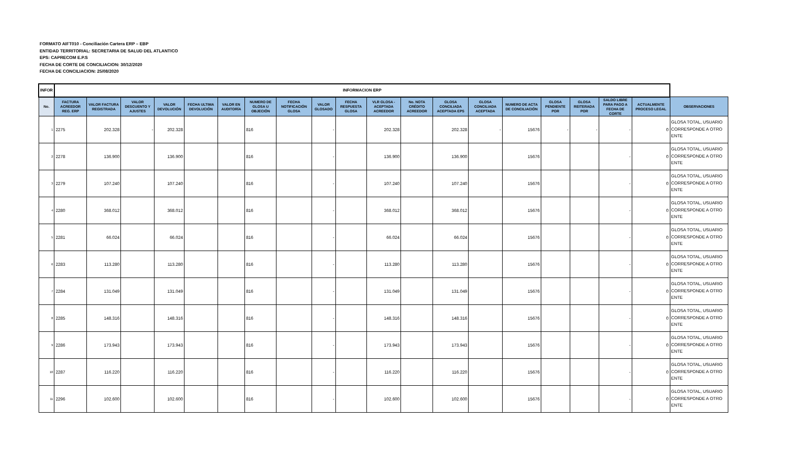FORMATO AIFT010 - Conciliación Cartera ERP – EBP
ENTIDAD TERRITORIAL: SECRETARIA DE SALUD DEL ATLANTICO
EPS: CAPRECOM E.P.S
FECHA DE CORTE DE CONCILIACION: 30/12/2020
FECHA DE CONCILIACION: 25/08/2020
| INFOR | INFORMACION ERP | | | | | | | | | | | | | | | | | | | |
| --- | --- | --- | --- | --- | --- | --- | --- | --- | --- | --- | --- | --- | --- | --- | --- | --- | --- | --- | --- | --- |
| No. | FACTURA ACREEDOR REG. ERP | VALOR FACTURA REGISTRADA | VALOR DESCUENTO Y AJUSTES | VALOR DEVOLUCIÓN | FECHA ULTIMA DEVOLUCIÓN | VALOR EN AUDITORÍA | NUMERO DE GLOSA U OBJECIÓN | FECHA NOTIFICACIÓN GLOSA | VALOR GLOSADO | FECHA RESPUESTA GLOSA | VLR GLOSA - ACEPTADA ACREEDOR | No. NOTA CRÉDITO ACREEDOR | GLOSA CONCILIADA ACEPTADA EPS | GLOSA CONCILIADA ACEPTADA | NUMERO DE ACTA DE CONCILIACIÓN | GLOSA PENDIENTE POR | GLOSA REITERADA POR | SALDO LIBRE PARA PAGO A FECHA DE CORTE | ACTUALMENTE PROCESO LEGAL | OBSERVACIONES |
| 1 | 2275 | 202.328 | - | 202.328 | | | 816 | | - | | 202.328 | | 202.328 | - | 15676 | - | - | - | 0 | GLOSA TOTAL, USUARIO CORRESPONDE A OTRO ENTE |
| 2 | 2278 | 136.900 | | 136.900 | | | 816 | | - | | 136.900 | | 136.900 | | 15676 | | | - | 0 | GLOSA TOTAL, USUARIO CORRESPONDE A OTRO ENTE |
| 3 | 2279 | 107.240 | | 107.240 | | | 816 | | - | | 107.240 | | 107.240 | | 15676 | | | - | 0 | GLOSA TOTAL, USUARIO CORRESPONDE A OTRO ENTE |
| 4 | 2280 | 368.012 | | 368.012 | | | 816 | | - | | 368.012 | | 368.012 | | 15676 | | | - | 0 | GLOSA TOTAL, USUARIO CORRESPONDE A OTRO ENTE |
| 5 | 2281 | 66.024 | | 66.024 | | | 816 | | - | | 66.024 | | 66.024 | | 15676 | | | - | 0 | GLOSA TOTAL, USUARIO CORRESPONDE A OTRO ENTE |
| 6 | 2283 | 113.280 | | 113.280 | | | 816 | | - | | 113.280 | | 113.280 | | 15676 | | | - | 0 | GLOSA TOTAL, USUARIO CORRESPONDE A OTRO ENTE |
| 7 | 2284 | 131.049 | | 131.049 | | | 816 | | - | | 131.049 | | 131.049 | | 15676 | | | - | 0 | GLOSA TOTAL, USUARIO CORRESPONDE A OTRO ENTE |
| 8 | 2285 | 148.316 | | 148.316 | | | 816 | | - | | 148.316 | | 148.316 | | 15676 | | | - | 0 | GLOSA TOTAL, USUARIO CORRESPONDE A OTRO ENTE |
| 9 | 2286 | 173.943 | | 173.943 | | | 816 | | - | | 173.943 | | 173.943 | | 15676 | | | - | 0 | GLOSA TOTAL, USUARIO CORRESPONDE A OTRO ENTE |
| 10 | 2287 | 116.220 | | 116.220 | | | 816 | | - | | 116.220 | | 116.220 | | 15676 | | | - | 0 | GLOSA TOTAL, USUARIO CORRESPONDE A OTRO ENTE |
| 11 | 2296 | 102.600 | | 102.600 | | | 816 | | - | | 102.600 | | 102.600 | | 15676 | | | - | 0 | GLOSA TOTAL, USUARIO CORRESPONDE A OTRO ENTE |